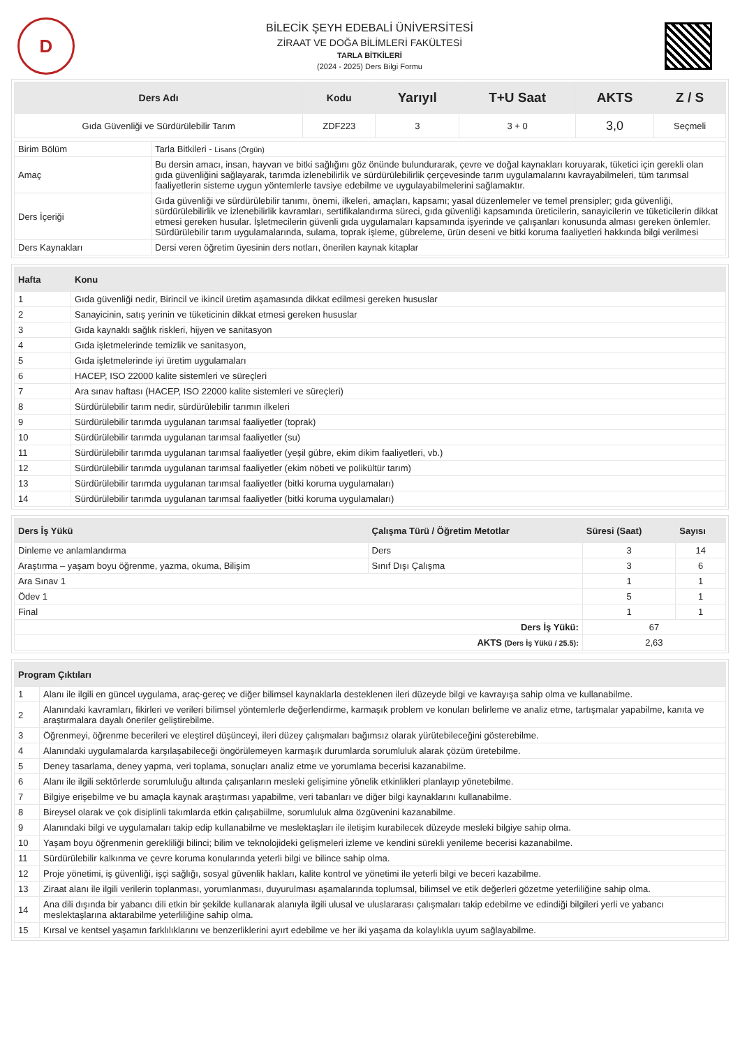D
BİLECİK ŞEYH EDEBALİ ÜNİVERSİTESİ
ZİRAAT VE DOĞA BİLİMLERİ FAKÜLTESİ
TARLA BİTKİLERİ
(2024 - 2025) Ders Bilgi Formu
| Ders Adı | Kodu | Yarıyıl | T+U Saat | AKTS | Z / S |
| --- | --- | --- | --- | --- | --- |
| Gıda Güvenliği ve Sürdürülebilir Tarım | ZDF223 | 3 | 3 + 0 | 3,0 | Seçmeli |
| Birim Bölüm | Tarla Bitkileri - Lisans (Örgün) |
| Amaç | Bu dersin amacı, insan, hayvan ve bitki sağlığını göz önünde bulundurarak, çevre ve doğal kaynakları koruyarak, tüketici için gerekli olan gıda güvenliğini sağlayarak, tarımda izlenebilirlik ve sürdürülebilirlik çerçevesinde tarım uygulamalarını kavrayabilmeleri, tüm tarımsal faaliyetlerin sisteme uygun yöntemlerle tavsiye edebilme ve uygulayabilmelerini sağlamaktır. |
| Ders İçeriği | Gıda güvenliği ve sürdürülebilir tanımı, önemi, ilkeleri, amaçları, kapsamı; yasal düzenlemeler ve temel prensipler; gıda güvenliği, sürdürülebilirlik ve izlenebilirlik kavramları, sertifikalandırma süreci, gıda güvenliği kapsamında üreticilerin, sanayicilerin ve tüketicilerin dikkat etmesi gereken husular. İşletmecilerin güvenli gıda uygulamaları kapsamında işyerinde ve çalışanları konusunda alması gereken önlemler. Sürdürülebilir tarım uygulamalarında, sulama, toprak işleme, gübreleme, ürün deseni ve bitki koruma faaliyetleri hakkında bilgi verilmesi |
| Ders Kaynakları | Dersi veren öğretim üyesinin ders notları, önerilen kaynak kitaplar |
| Hafta | Konu |
| --- | --- |
| 1 | Gıda güvenliği nedir, Birincil ve ikincil üretim aşamasında dikkat edilmesi gereken hususlar |
| 2 | Sanayicinin, satış yerinin ve tüketicinin dikkat etmesi gereken hususlar |
| 3 | Gıda kaynaklı sağlık riskleri, hijyen ve sanitasyon |
| 4 | Gıda işletmelerinde temizlik ve sanitasyon, |
| 5 | Gıda işletmelerinde iyi üretim uygulamaları |
| 6 | HACEP, ISO 22000 kalite sistemleri ve süreçleri |
| 7 | Ara sınav haftası (HACEP, ISO 22000 kalite sistemleri ve süreçleri) |
| 8 | Sürdürülebilir tarım nedir, sürdürülebilir tarımın ilkeleri |
| 9 | Sürdürülebilir tarımda uygulanan tarımsal faaliyetler (toprak) |
| 10 | Sürdürülebilir tarımda uygulanan tarımsal faaliyetler (su) |
| 11 | Sürdürülebilir tarımda uygulanan tarımsal faaliyetler (yeşil gübre, ekim dikim faaliyetleri, vb.) |
| 12 | Sürdürülebilir tarımda uygulanan tarımsal faaliyetler (ekim nöbeti ve polikültür tarım) |
| 13 | Sürdürülebilir tarımda uygulanan tarımsal faaliyetler (bitki koruma uygulamaları) |
| 14 | Sürdürülebilir tarımda uygulanan tarımsal faaliyetler (bitki koruma uygulamaları) |
| Ders İş Yükü | Çalışma Türü / Öğretim Metotlar | Süresi (Saat) | Sayısı |
| --- | --- | --- | --- |
| Dinleme ve anlamlandırma | Ders | 3 | 14 |
| Araştırma – yaşam boyu öğrenme, yazma, okuma, Bilişim | Sınıf Dışı Çalışma | 3 | 6 |
| Ara Sınav 1 | | 1 | 1 |
| Ödev 1 | | 5 | 1 |
| Final | | 1 | 1 |
| Ders İş Yükü: | | 67 | |
| AKTS (Ders İş Yükü / 25.5): | | 2,63 | |
| Program Çıktıları | |
| --- | --- |
| 1 | Alanı ile ilgili en güncel uygulama, araç-gereç ve diğer bilimsel kaynaklarla desteklenen ileri düzeyde bilgi ve kavrayışa sahip olma ve kullanabilme. |
| 2 | Alanındaki kavramları, fikirleri ve verileri bilimsel yöntemlerle değerlendirme, karmaşık problem ve konuları belirleme ve analiz etme, tartışmalar yapabilme, kanıta ve araştırmalara dayalı öneriler geliştirebilme. |
| 3 | Öğrenmeyi, öğrenme becerileri ve eleştirel düşünceyi, ileri düzey çalışmaları bağımsız olarak yürütebileceğini gösterebilme. |
| 4 | Alanındaki uygulamalarda karşılaşabileceği öngörülemeyen karmaşık durumlarda sorumluluk alarak çözüm üretebilme. |
| 5 | Deney tasarlama, deney yapma, veri toplama, sonuçları analiz etme ve yorumlama becerisi kazanabilme. |
| 6 | Alanı ile ilgili sektörlerde sorumluluğu altında çalışanların mesleki gelişimine yönelik etkinlikleri planlayıp yönetebilme. |
| 7 | Bilgiye erişebilme ve bu amaçla kaynak araştırması yapabilme, veri tabanları ve diğer bilgi kaynaklarını kullanabilme. |
| 8 | Bireysel olarak ve çok disiplinli takımlarda etkin çalışabiilme, sorumluluk alma özgüvenini kazanabilme. |
| 9 | Alanındaki bilgi ve uygulamaları takip edip kullanabilme ve meslektaşları ile iletişim kurabilecek düzeyde mesleki bilgiye sahip olma. |
| 10 | Yaşam boyu öğrenmenin gerekliliği bilinci; bilim ve teknolojideki gelişmeleri izleme ve kendini sürekli yenileme becerisi kazanabilme. |
| 11 | Sürdürülebilir kalkınma ve çevre koruma konularında yeterli bilgi ve bilince sahip olma. |
| 12 | Proje yönetimi, iş güvenliği, işçi sağlığı, sosyal güvenlik hakları, kalite kontrol ve yönetimi ile yeterli bilgi ve beceri kazabilme. |
| 13 | Ziraat alanı ile ilgili verilerin toplanması, yorumlanması, duyurulması aşamalarında toplumsal, bilimsel ve etik değerleri gözetme yeterliliğine sahip olma. |
| 14 | Ana dili dışında bir yabancı dili etkin bir şekilde kullanarak alanıyla ilgili ulusal ve uluslararası çalışmaları takip edebilme ve edindiği bilgileri yerli ve yabancı meslektaşlarına aktarabilme yeterliliğine sahip olma. |
| 15 | Kırsal ve kentsel yaşamın farklılıklarını ve benzerliklerini ayırt edebilme ve her iki yaşama da kolaylıkla uyum sağlayabilme. |